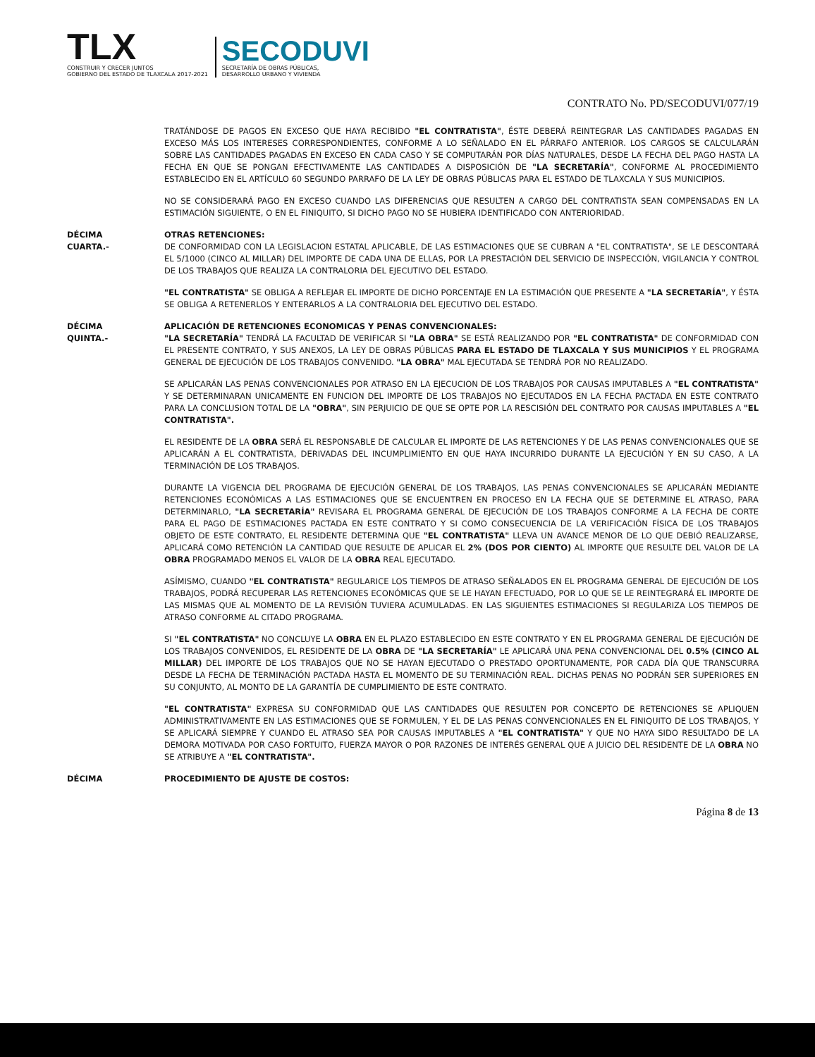TLX
CONSTRUIR Y CRECER JUNTOS
GOBIERNO DEL ESTADO DE TLAXCALA 2017-2021
SECODUVI
SECRETARÍA DE OBRAS PÚBLICAS,
DESARROLLO URBANO Y VIVIENDA
CONTRATO No. PD/SECODUVI/077/19
TRATÁNDOSE DE PAGOS EN EXCESO QUE HAYA RECIBIDO "EL CONTRATISTA", ÉSTE DEBERÁ REINTEGRAR LAS CANTIDADES PAGADAS EN EXCESO MÁS LOS INTERESES CORRESPONDIENTES, CONFORME A LO SEÑALADO EN EL PÁRRAFO ANTERIOR. LOS CARGOS SE CALCULARÁN SOBRE LAS CANTIDADES PAGADAS EN EXCESO EN CADA CASO Y SE COMPUTARÁN POR DÍAS NATURALES, DESDE LA FECHA DEL PAGO HASTA LA FECHA EN QUE SE PONGAN EFECTIVAMENTE LAS CANTIDADES A DISPOSICIÓN DE "LA SECRETARÍA", CONFORME AL PROCEDIMIENTO ESTABLECIDO EN EL ARTÍCULO 60 SEGUNDO PARRAFO DE LA LEY DE OBRAS PÚBLICAS PARA EL ESTADO DE TLAXCALA Y SUS MUNICIPIOS.
NO SE CONSIDERARÁ PAGO EN EXCESO CUANDO LAS DIFERENCIAS QUE RESULTEN A CARGO DEL CONTRATISTA SEAN COMPENSADAS EN LA ESTIMACIÓN SIGUIENTE, O EN EL FINIQUITO, SI DICHO PAGO NO SE HUBIERA IDENTIFICADO CON ANTERIORIDAD.
DÉCIMA
CUARTA.-
OTRAS RETENCIONES:
DE CONFORMIDAD CON LA LEGISLACION ESTATAL APLICABLE, DE LAS ESTIMACIONES QUE SE CUBRAN A "EL CONTRATISTA", SE LE DESCONTARÁ EL 5/1000 (CINCO AL MILLAR) DEL IMPORTE DE CADA UNA DE ELLAS, POR LA PRESTACIÓN DEL SERVICIO DE INSPECCIÓN, VIGILANCIA Y CONTROL DE LOS TRABAJOS QUE REALIZA LA CONTRALORIA DEL EJECUTIVO DEL ESTADO.
"EL CONTRATISTA" SE OBLIGA A REFLEJAR EL IMPORTE DE DICHO PORCENTAJE EN LA ESTIMACIÓN QUE PRESENTE A "LA SECRETARÍA", Y ÉSTA SE OBLIGA A RETENERLOS Y ENTERARLOS A LA CONTRALORIA DEL EJECUTIVO DEL ESTADO.
DÉCIMA
QUINTA.-
APLICACIÓN DE RETENCIONES ECONOMICAS Y PENAS CONVENCIONALES:
"LA SECRETARÍA" TENDRÁ LA FACULTAD DE VERIFICAR SI "LA OBRA" SE ESTÁ REALIZANDO POR "EL CONTRATISTA" DE CONFORMIDAD CON EL PRESENTE CONTRATO, Y SUS ANEXOS, LA LEY DE OBRAS PÚBLICAS PARA EL ESTADO DE TLAXCALA Y SUS MUNICIPIOS Y EL PROGRAMA GENERAL DE EJECUCIÓN DE LOS TRABAJOS CONVENIDO. "LA OBRA" MAL EJECUTADA SE TENDRÁ POR NO REALIZADO.
SE APLICARÁN LAS PENAS CONVENCIONALES POR ATRASO EN LA EJECUCION DE LOS TRABAJOS POR CAUSAS IMPUTABLES A "EL CONTRATISTA" Y SE DETERMINARAN UNICAMENTE EN FUNCION DEL IMPORTE DE LOS TRABAJOS NO EJECUTADOS EN LA FECHA PACTADA EN ESTE CONTRATO PARA LA CONCLUSION TOTAL DE LA "OBRA", SIN PERJUICIO DE QUE SE OPTE POR LA RESCISIÓN DEL CONTRATO POR CAUSAS IMPUTABLES A "EL CONTRATISTA".
EL RESIDENTE DE LA OBRA SERÁ EL RESPONSABLE DE CALCULAR EL IMPORTE DE LAS RETENCIONES Y DE LAS PENAS CONVENCIONALES QUE SE APLICARÁN A EL CONTRATISTA, DERIVADAS DEL INCUMPLIMIENTO EN QUE HAYA INCURRIDO DURANTE LA EJECUCIÓN Y EN SU CASO, A LA TERMINACIÓN DE LOS TRABAJOS.
DURANTE LA VIGENCIA DEL PROGRAMA DE EJECUCIÓN GENERAL DE LOS TRABAJOS, LAS PENAS CONVENCIONALES SE APLICARÁN MEDIANTE RETENCIONES ECONÓMICAS A LAS ESTIMACIONES QUE SE ENCUENTREN EN PROCESO EN LA FECHA QUE SE DETERMINE EL ATRASO, PARA DETERMINARLO, "LA SECRETARÍA" REVISARA EL PROGRAMA GENERAL DE EJECUCIÓN DE LOS TRABAJOS CONFORME A LA FECHA DE CORTE PARA EL PAGO DE ESTIMACIONES PACTADA EN ESTE CONTRATO Y SI COMO CONSECUENCIA DE LA VERIFICACIÓN FÍSICA DE LOS TRABAJOS OBJETO DE ESTE CONTRATO, EL RESIDENTE DETERMINA QUE "EL CONTRATISTA" LLEVA UN AVANCE MENOR DE LO QUE DEBIÓ REALIZARSE, APLICARÁ COMO RETENCIÓN LA CANTIDAD QUE RESULTE DE APLICAR EL 2% (DOS POR CIENTO) AL IMPORTE QUE RESULTE DEL VALOR DE LA OBRA PROGRAMADO MENOS EL VALOR DE LA OBRA REAL EJECUTADO.
ASÍMISMO, CUANDO "EL CONTRATISTA" REGULARICE LOS TIEMPOS DE ATRASO SEÑALADOS EN EL PROGRAMA GENERAL DE EJECUCIÓN DE LOS TRABAJOS, PODRÁ RECUPERAR LAS RETENCIONES ECONÓMICAS QUE SE LE HAYAN EFECTUADO, POR LO QUE SE LE REINTEGRARÁ EL IMPORTE DE LAS MISMAS QUE AL MOMENTO DE LA REVISIÓN TUVIERA ACUMULADAS. EN LAS SIGUIENTES ESTIMACIONES SI REGULARIZA LOS TIEMPOS DE ATRASO CONFORME AL CITADO PROGRAMA.
SI "EL CONTRATISTA" NO CONCLUYE LA OBRA EN EL PLAZO ESTABLECIDO EN ESTE CONTRATO Y EN EL PROGRAMA GENERAL DE EJECUCIÓN DE LOS TRABAJOS CONVENIDOS, EL RESIDENTE DE LA OBRA DE "LA SECRETARÍA" LE APLICARÁ UNA PENA CONVENCIONAL DEL 0.5% (CINCO AL MILLAR) DEL IMPORTE DE LOS TRABAJOS QUE NO SE HAYAN EJECUTADO O PRESTADO OPORTUNAMENTE, POR CADA DÍA QUE TRANSCURRA DESDE LA FECHA DE TERMINACIÓN PACTADA HASTA EL MOMENTO DE SU TERMINACIÓN REAL. DICHAS PENAS NO PODRÁN SER SUPERIORES EN SU CONJUNTO, AL MONTO DE LA GARANTÍA DE CUMPLIMIENTO DE ESTE CONTRATO.
"EL CONTRATISTA" EXPRESA SU CONFORMIDAD QUE LAS CANTIDADES QUE RESULTEN POR CONCEPTO DE RETENCIONES SE APLIQUEN ADMINISTRATIVAMENTE EN LAS ESTIMACIONES QUE SE FORMULEN, Y EL DE LAS PENAS CONVENCIONALES EN EL FINIQUITO DE LOS TRABAJOS, Y SE APLICARÁ SIEMPRE Y CUANDO EL ATRASO SEA POR CAUSAS IMPUTABLES A "EL CONTRATISTA" Y QUE NO HAYA SIDO RESULTADO DE LA DEMORA MOTIVADA POR CASO FORTUITO, FUERZA MAYOR O POR RAZONES DE INTERÉS GENERAL QUE A JUICIO DEL RESIDENTE DE LA OBRA NO SE ATRIBUYE A "EL CONTRATISTA".
DÉCIMA PROCEDIMIENTO DE AJUSTE DE COSTOS:
Página 8 de 13